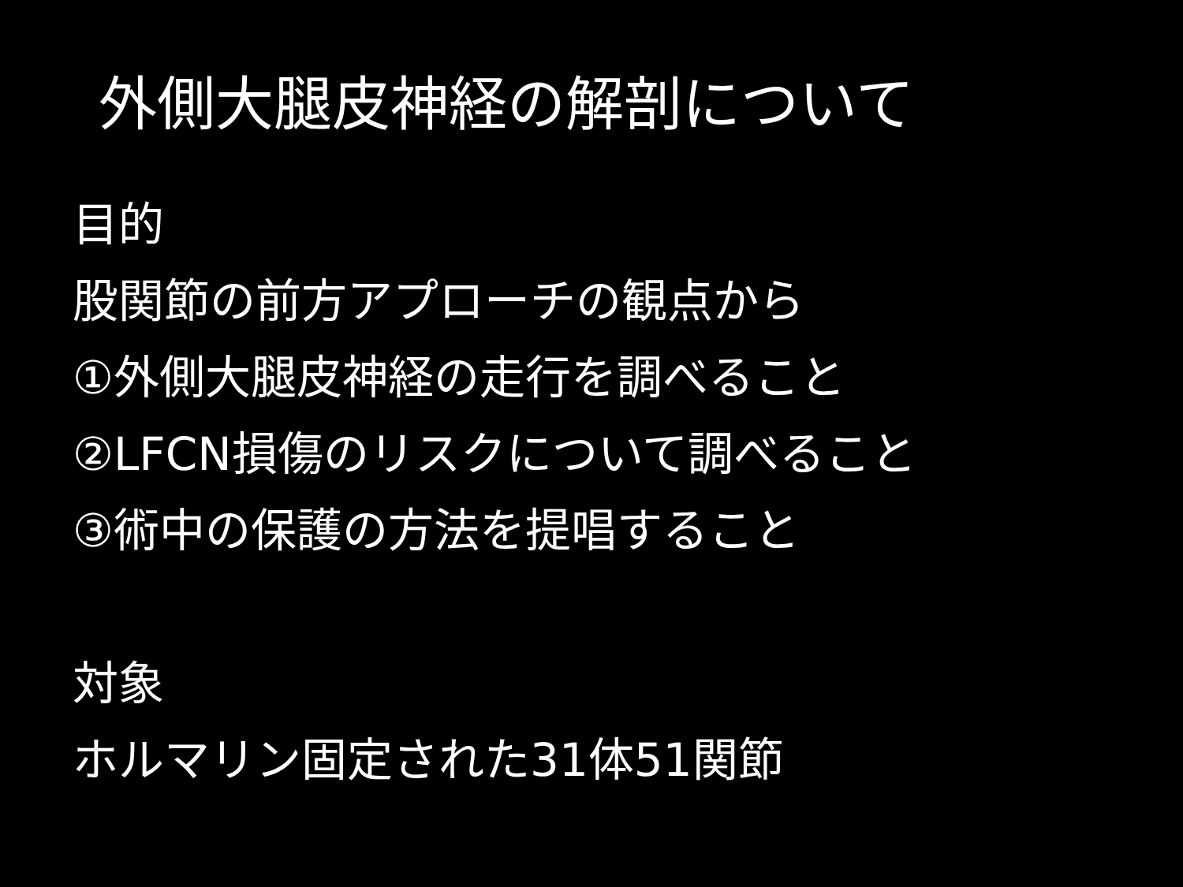外側大腿皮神経の解剖について
目的
股関節の前方アプローチの観点から
①外側大腿皮神経の走行を調べること
②LFCN損傷のリスクについて調べること
③術中の保護の方法を提唱すること
対象
ホルマリン固定された31体51関節